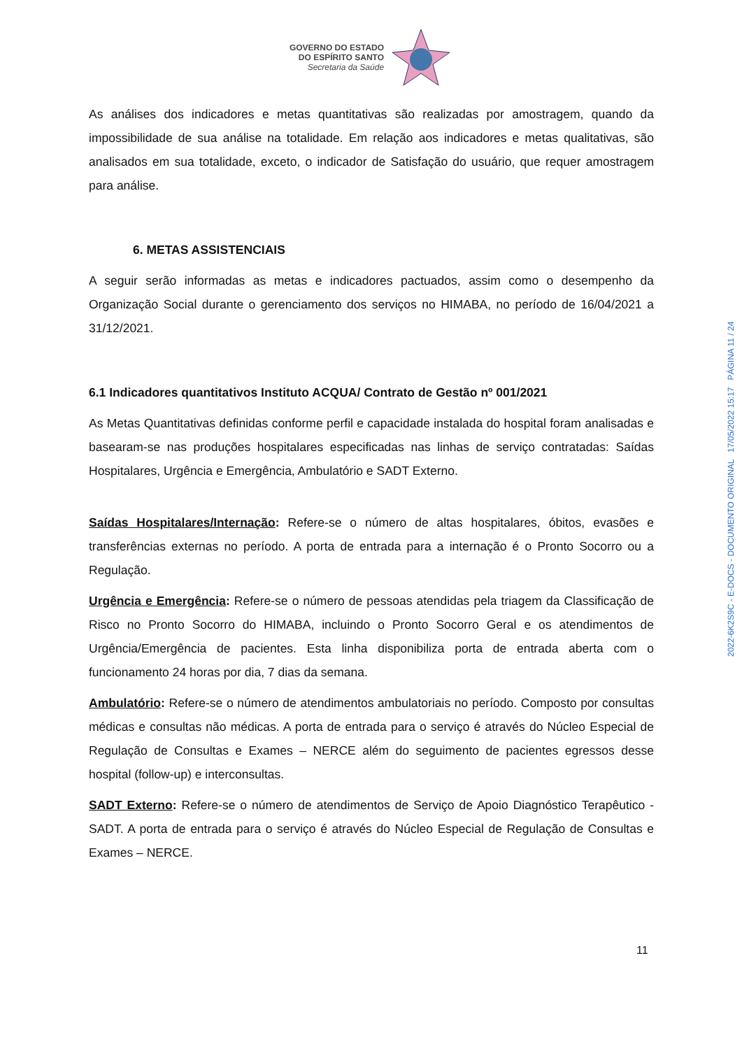GOVERNO DO ESTADO
DO ESPÍRITO SANTO
Secretaria da Saúde
As análises dos indicadores e metas quantitativas são realizadas por amostragem, quando da impossibilidade de sua análise na totalidade. Em relação aos indicadores e metas qualitativas, são analisados em sua totalidade, exceto, o indicador de Satisfação do usuário, que requer amostragem para análise.
6. METAS ASSISTENCIAIS
A seguir serão informadas as metas e indicadores pactuados, assim como o desempenho da Organização Social durante o gerenciamento dos serviços no HIMABA, no período de 16/04/2021 a 31/12/2021.
6.1 Indicadores quantitativos Instituto ACQUA/ Contrato de Gestão nº 001/2021
As Metas Quantitativas definidas conforme perfil e capacidade instalada do hospital foram analisadas e basearam-se nas produções hospitalares especificadas nas linhas de serviço contratadas: Saídas Hospitalares, Urgência e Emergência, Ambulatório e SADT Externo.
Saídas Hospitalares/Internação: Refere-se o número de altas hospitalares, óbitos, evasões e transferências externas no período. A porta de entrada para a internação é o Pronto Socorro ou a Regulação.
Urgência e Emergência: Refere-se o número de pessoas atendidas pela triagem da Classificação de Risco no Pronto Socorro do HIMABA, incluindo o Pronto Socorro Geral e os atendimentos de Urgência/Emergência de pacientes. Esta linha disponibiliza porta de entrada aberta com o funcionamento 24 horas por dia, 7 dias da semana.
Ambulatório: Refere-se o número de atendimentos ambulatoriais no período. Composto por consultas médicas e consultas não médicas. A porta de entrada para o serviço é através do Núcleo Especial de Regulação de Consultas e Exames – NERCE além do seguimento de pacientes egressos desse hospital (follow-up) e interconsultas.
SADT Externo: Refere-se o número de atendimentos de Serviço de Apoio Diagnóstico Terapêutico - SADT. A porta de entrada para o serviço é através do Núcleo Especial de Regulação de Consultas e Exames – NERCE.
2022-6K2S9C - E-DOCS - DOCUMENTO ORIGINAL 17/05/2022 15:17 PÁGINA 11 / 24
11